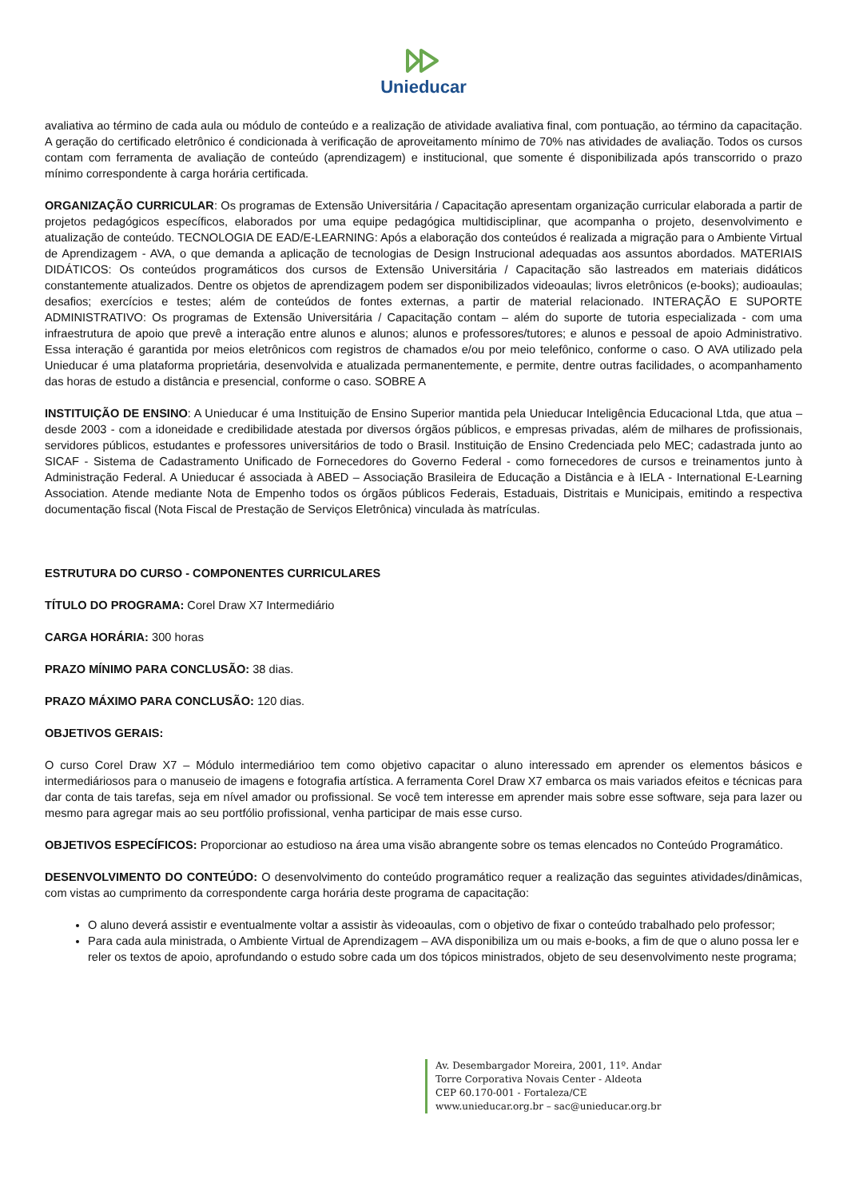Unieducar
avaliativa ao término de cada aula ou módulo de conteúdo e a realização de atividade avaliativa final, com pontuação, ao término da capacitação. A geração do certificado eletrônico é condicionada à verificação de aproveitamento mínimo de 70% nas atividades de avaliação. Todos os cursos contam com ferramenta de avaliação de conteúdo (aprendizagem) e institucional, que somente é disponibilizada após transcorrido o prazo mínimo correspondente à carga horária certificada.
ORGANIZAÇÃO CURRICULAR: Os programas de Extensão Universitária / Capacitação apresentam organização curricular elaborada a partir de projetos pedagógicos específicos, elaborados por uma equipe pedagógica multidisciplinar, que acompanha o projeto, desenvolvimento e atualização de conteúdo. TECNOLOGIA DE EAD/E-LEARNING: Após a elaboração dos conteúdos é realizada a migração para o Ambiente Virtual de Aprendizagem - AVA, o que demanda a aplicação de tecnologias de Design Instrucional adequadas aos assuntos abordados. MATERIAIS DIDÁTICOS: Os conteúdos programáticos dos cursos de Extensão Universitária / Capacitação são lastreados em materiais didáticos constantemente atualizados. Dentre os objetos de aprendizagem podem ser disponibilizados videoaulas; livros eletrônicos (e-books); audioaulas; desafios; exercícios e testes; além de conteúdos de fontes externas, a partir de material relacionado. INTERAÇÃO E SUPORTE ADMINISTRATIVO: Os programas de Extensão Universitária / Capacitação contam – além do suporte de tutoria especializada - com uma infraestrutura de apoio que prevê a interação entre alunos e alunos; alunos e professores/tutores; e alunos e pessoal de apoio Administrativo. Essa interação é garantida por meios eletrônicos com registros de chamados e/ou por meio telefônico, conforme o caso. O AVA utilizado pela Unieducar é uma plataforma proprietária, desenvolvida e atualizada permanentemente, e permite, dentre outras facilidades, o acompanhamento das horas de estudo a distância e presencial, conforme o caso. SOBRE A
INSTITUIÇÃO DE ENSINO: A Unieducar é uma Instituição de Ensino Superior mantida pela Unieducar Inteligência Educacional Ltda, que atua – desde 2003 - com a idoneidade e credibilidade atestada por diversos órgãos públicos, e empresas privadas, além de milhares de profissionais, servidores públicos, estudantes e professores universitários de todo o Brasil. Instituição de Ensino Credenciada pelo MEC; cadastrada junto ao SICAF - Sistema de Cadastramento Unificado de Fornecedores do Governo Federal - como fornecedores de cursos e treinamentos junto à Administração Federal. A Unieducar é associada à ABED – Associação Brasileira de Educação a Distância e à IELA - International E-Learning Association. Atende mediante Nota de Empenho todos os órgãos públicos Federais, Estaduais, Distritais e Municipais, emitindo a respectiva documentação fiscal (Nota Fiscal de Prestação de Serviços Eletrônica) vinculada às matrículas.
ESTRUTURA DO CURSO - COMPONENTES CURRICULARES
TÍTULO DO PROGRAMA: Corel Draw X7 Intermediário
CARGA HORÁRIA: 300 horas
PRAZO MÍNIMO PARA CONCLUSÃO: 38 dias.
PRAZO MÁXIMO PARA CONCLUSÃO: 120 dias.
OBJETIVOS GERAIS:
O curso Corel Draw X7 – Módulo intermediárioo tem como objetivo capacitar o aluno interessado em aprender os elementos básicos e intermediáriosos para o manuseio de imagens e fotografia artística. A ferramenta Corel Draw X7 embarca os mais variados efeitos e técnicas para dar conta de tais tarefas, seja em nível amador ou profissional. Se você tem interesse em aprender mais sobre esse software, seja para lazer ou mesmo para agregar mais ao seu portfólio profissional, venha participar de mais esse curso.
OBJETIVOS ESPECÍFICOS: Proporcionar ao estudioso na área uma visão abrangente sobre os temas elencados no Conteúdo Programático.
DESENVOLVIMENTO DO CONTEÚDO: O desenvolvimento do conteúdo programático requer a realização das seguintes atividades/dinâmicas, com vistas ao cumprimento da correspondente carga horária deste programa de capacitação:
O aluno deverá assistir e eventualmente voltar a assistir às videoaulas, com o objetivo de fixar o conteúdo trabalhado pelo professor;
Para cada aula ministrada, o Ambiente Virtual de Aprendizagem – AVA disponibiliza um ou mais e-books, a fim de que o aluno possa ler e reler os textos de apoio, aprofundando o estudo sobre cada um dos tópicos ministrados, objeto de seu desenvolvimento neste programa;
Av. Desembargador Moreira, 2001, 11º. Andar
Torre Corporativa Novais Center - Aldeota
CEP 60.170-001 - Fortaleza/CE
www.unieducar.org.br – sac@unieducar.org.br